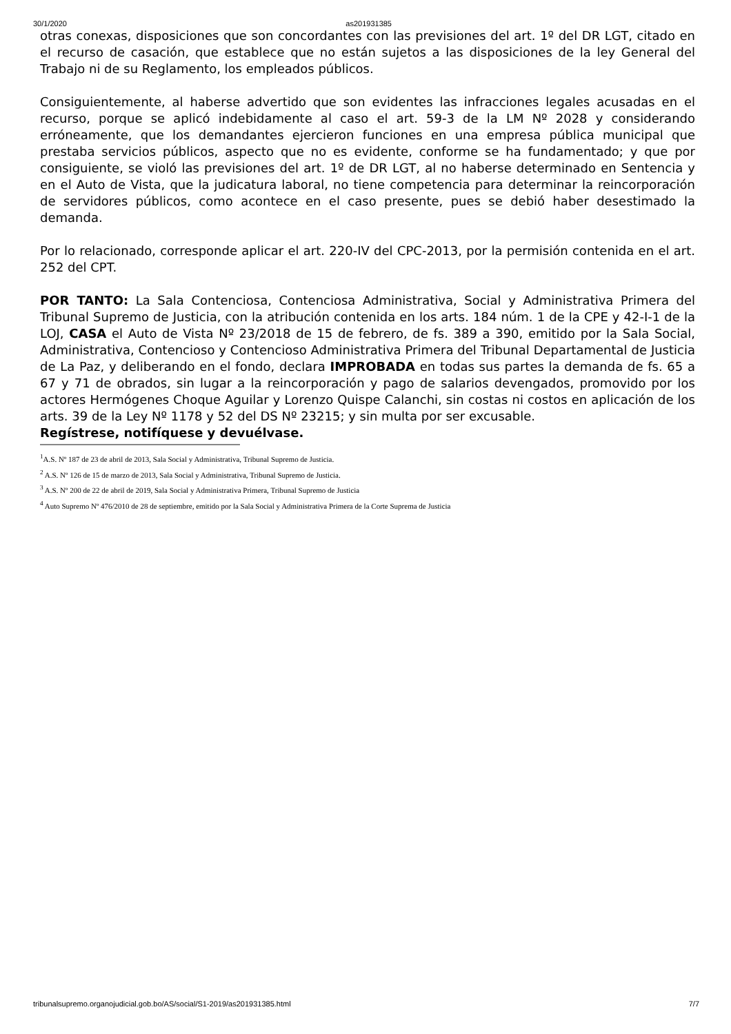30/1/2020 as201931385
otras conexas, disposiciones que son concordantes con las previsiones del art. 1º del DR LGT, citado en el recurso de casación, que establece que no están sujetos a las disposiciones de la ley General del Trabajo ni de su Reglamento, los empleados públicos.
Consiguientemente, al haberse advertido que son evidentes las infracciones legales acusadas en el recurso, porque se aplicó indebidamente al caso el art. 59-3 de la LM Nº 2028 y considerando erróneamente, que los demandantes ejercieron funciones en una empresa pública municipal que prestaba servicios públicos, aspecto que no es evidente, conforme se ha fundamentado; y que por consiguiente, se violó las previsiones del art. 1º de DR LGT, al no haberse determinado en Sentencia y en el Auto de Vista, que la judicatura laboral, no tiene competencia para determinar la reincorporación de servidores públicos, como acontece en el caso presente, pues se debió haber desestimado la demanda.
Por lo relacionado, corresponde aplicar el art. 220-IV del CPC-2013, por la permisión contenida en el art. 252 del CPT.
POR TANTO: La Sala Contenciosa, Contenciosa Administrativa, Social y Administrativa Primera del Tribunal Supremo de Justicia, con la atribución contenida en los arts. 184 núm. 1 de la CPE y 42-I-1 de la LOJ, CASA el Auto de Vista Nº 23/2018 de 15 de febrero, de fs. 389 a 390, emitido por la Sala Social, Administrativa, Contencioso y Contencioso Administrativa Primera del Tribunal Departamental de Justicia de La Paz, y deliberando en el fondo, declara IMPROBADA en todas sus partes la demanda de fs. 65 a 67 y 71 de obrados, sin lugar a la reincorporación y pago de salarios devengados, promovido por los actores Hermógenes Choque Aguilar y Lorenzo Quispe Calanchi, sin costas ni costos en aplicación de los arts. 39 de la Ley Nº 1178 y 52 del DS Nº 23215; y sin multa por ser excusable.
Regístrese, notifíquese y devuélvase.
<sup>1</sup> A.S. Nº 187 de 23 de abril de 2013, Sala Social y Administrativa, Tribunal Supremo de Justicia.
<sup>2</sup> A.S. Nº 126 de 15 de marzo de 2013, Sala Social y Administrativa, Tribunal Supremo de Justicia.
<sup>3</sup> A.S. Nº 200 de 22 de abril de 2019, Sala Social y Administrativa Primera, Tribunal Supremo de Justicia
<sup>4</sup> Auto Supremo Nº 476/2010 de 28 de septiembre, emitido por la Sala Social y Administrativa Primera de la Corte Suprema de Justicia
tribunalsupremo.organojudicial.gob.bo/AS/social/S1-2019/as201931385.html 7/7